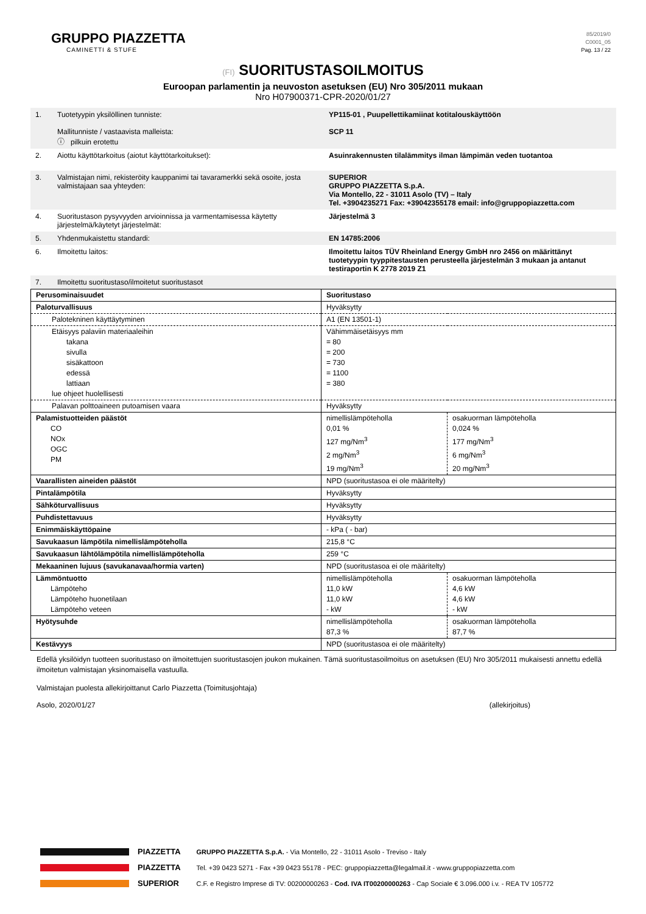GRUPPO PIAZZETTA
CAMINETTI & STUFE
85/2019/0
C0001_05
Pag. 13 / 22
(FI) SUORITUSTASOILMOITUS
Euroopan parlamentin ja neuvoston asetuksen (EU) Nro 305/2011 mukaan
Nro H07900371-CPR-2020/01/27
| 1. | Tuotetyypin yksilöllinen tunniste: Mallitunniste / vastaavista malleista: ⓘ pilkuin erotettu | YP115-01 , Puupellettikamiinat kotitalouskäyttöön SCP 11 |
| 2. | Aiottu käyttötarkoitus (aiotut käyttötarkoitukset): | Asuinrakennusten tilalämmitys ilman lämpimän veden tuotantoa |
| 3. | Valmistajan nimi, rekisteröity kauppanimi tai tavaramerkki sekä osoite, josta valmistajaan saa yhteyden: | SUPERIOR GRUPPO PIAZZETTA S.p.A. Via Montello, 22 - 31011 Asolo (TV) – Italy Tel. +3904235271 Fax: +39042355178 email: info@gruppopiazzetta.com |
| 4. | Suoritustason pysyvyyden arvioinnissa ja varmentamisessa käytetty järjestelmä/käytetyt järjestelmät: | Järjestelmä 3 |
| 5. | Yhdenmukaistettu standardi: | EN 14785:2006 |
| 6. | Ilmoitettu laitos: | Ilmoitettu laitos TÜV Rheinland Energy GmbH nro 2456 on määrittänyt tuotetyypin tyyppitestausten perusteella järjestelmän 3 mukaan ja antanut testiraportin K 2778 2019 Z1 |
| 7. | Ilmoitettu suoritustaso/ilmoitetut suoritustasot | |
| Perusominaisuudet | Suoritustaso | |
| Paloturvallisuus | Hyväksytty | |
| Palotekninen käyttäytyminen | A1 (EN 13501-1) | |
| Etäisyys palaviin materiaaleihin takana sivulla sisäkattoon edessä lattiaan lue ohjeet huolellisesti | Vähimmäisetäisyys mm = 80 = 200 = 730 = 1100 = 380 | |
| Palavan polttoaineen putoamisen vaara | Hyväksytty | |
| Palamistuotteiden päästöt CO NOx OGC PM | nimellislämpöteholla 0,01 % 127 mg/Nm<sup>3</sup> 2 mg/Nm<sup>3</sup> 19 mg/Nm<sup>3</sup> | osakuorman lämpöteholla 0,024 % 177 mg/Nm<sup>3</sup> 6 mg/Nm<sup>3</sup> 20 mg/Nm<sup>3</sup> |
| Vaarallisten aineiden päästöt | NPD (suoritustasoa ei ole määritelty) | |
| Pintalämpötila | Hyväksytty | |
| Sähköturvallisuus | Hyväksytty | |
| Puhdistettavuus | Hyväksytty | |
| Enimmäiskäyttöpaine | - kPa ( - bar) | |
| Savukaasun lämpötila nimellislämpöteholla | 215,8 °C | |
| Savukaasun lähtölämpötila nimellislämpöteholla | 259 °C | |
| Mekaaninen lujuus (savukanavaa/hormia varten) | NPD (suoritustasoa ei ole määritelty) | |
| Lämmöntuotto Lämpöteho Lämpöteho huonetilaan Lämpöteho veteen | nimellislämpöteholla 11,0 kW 11,0 kW - kW | osakuorman lämpöteholla 4,6 kW 4,6 kW - kW |
| Hyötysuhde | nimellislämpöteholla 87,3 % | osakuorman lämpöteholla 87,7 % |
| Kestävyys | NPD (suoritustasoa ei ole määritelty) | |
Edellä yksilöidyn tuotteen suoritustaso on ilmoitettujen suoritustasojen joukon mukainen. Tämä suoritustasoilmoitus on asetuksen (EU) Nro 305/2011 mukaisesti annettu edellä ilmoitetun valmistajan yksinomaisella vastuulla.
Valmistajan puolesta allekirjoittanut Carlo Piazzetta (Toimitusjohtaja)
Asolo, 2020/01/27
(allekirjoitus)
PIAZZETTA
PIAZZETTA
SUPERIOR
GRUPPO PIAZZETTA S.p.A. - Via Montello, 22 - 31011 Asolo - Treviso - Italy
Tel. +39 0423 5271 - Fax +39 0423 55178 - PEC: gruppopiazzetta@legalmail.it - www.gruppopiazzetta.com
C.F. e Registro Imprese di TV: 00200000263 - Cod. IVA IT00200000263 - Cap Sociale € 3.096.000 i.v. - REA TV 105772